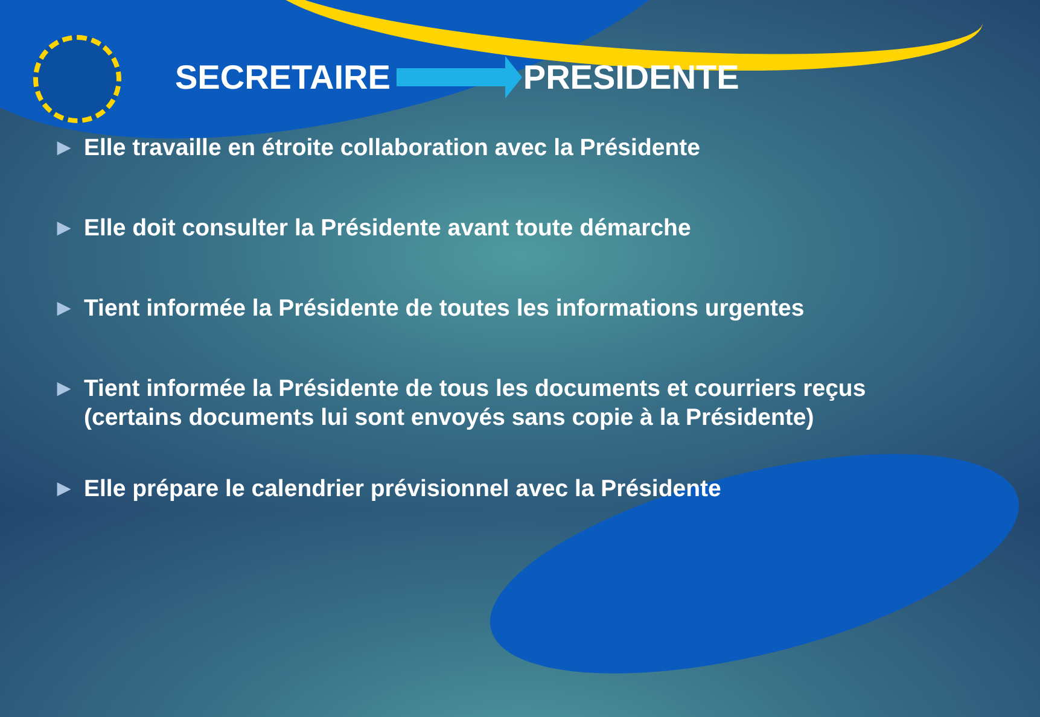SECRETAIRE PRESIDENTE
▶ Elle travaille en étroite collaboration avec la Présidente
▶ Elle doit consulter la Présidente avant toute démarche
▶ Tient informée la Présidente de toutes les informations urgentes
▶ Tient informée la Présidente de tous les documents et courriers reçus (certains documents lui sont envoyés sans copie à la Présidente)
▶ Elle prépare le calendrier prévisionnel avec la Présidente